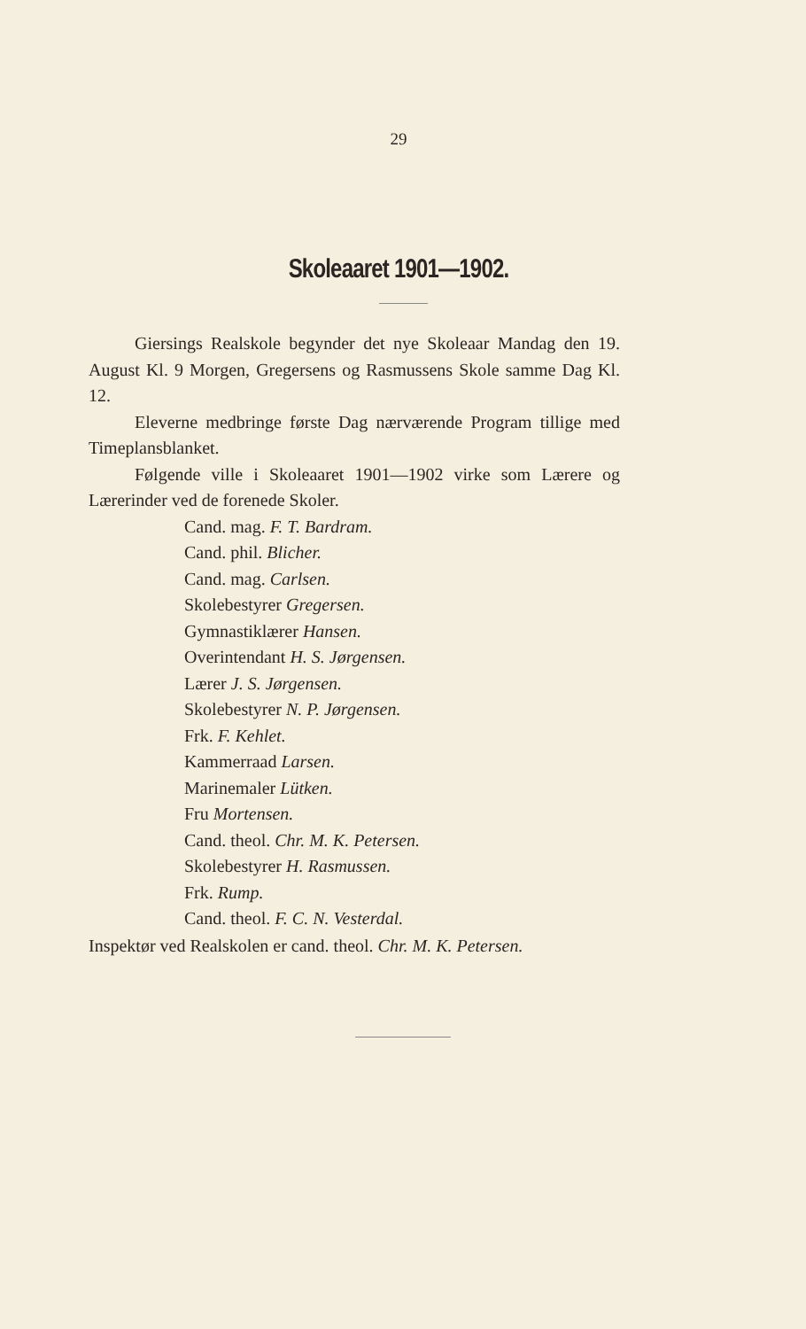29
Skoleaaret 1901—1902.
Giersings Realskole begynder det nye Skoleaar Mandag den 19. August Kl. 9 Morgen, Gregersens og Rasmussens Skole samme Dag Kl. 12.
Eleverne medbringe første Dag nærværende Program tillige med Timeplansblanket.
Følgende ville i Skoleaaret 1901—1902 virke som Lærere og Lærerinder ved de forenede Skoler.
Cand. mag. F. T. Bardram.
Cand. phil. Blicher.
Cand. mag. Carlsen.
Skolebestyrer Gregersen.
Gymnastiklærer Hansen.
Overintendant H. S. Jørgensen.
Lærer J. S. Jørgensen.
Skolebestyrer N. P. Jørgensen.
Frk. F. Kehlet.
Kammerraad Larsen.
Marinemaler Lütken.
Fru Mortensen.
Cand. theol. Chr. M. K. Petersen.
Skolebestyrer H. Rasmussen.
Frk. Rump.
Cand. theol. F. C. N. Vesterdal.
Inspektør ved Realskolen er cand. theol. Chr. M. K. Petersen.